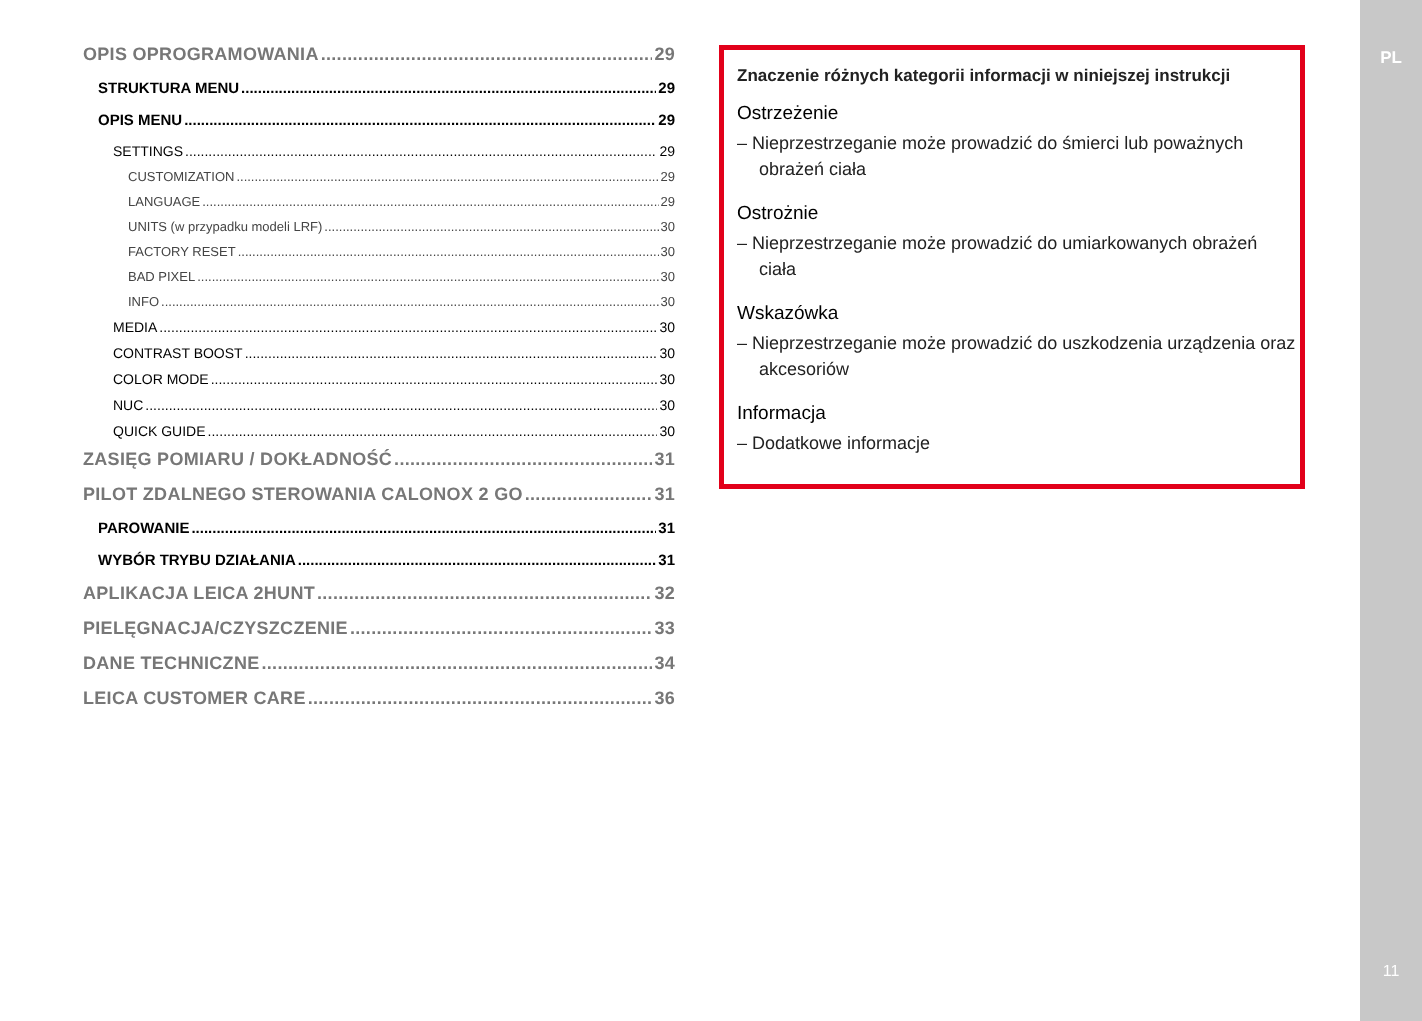OPIS OPROGRAMOWANIA 29
STRUKTURA MENU 29
OPIS MENU 29
SETTINGS 29
CUSTOMIZATION 29
LANGUAGE 29
UNITS (w przypadku modeli LRF) 30
FACTORY RESET 30
BAD PIXEL 30
INFO 30
MEDIA 30
CONTRAST BOOST 30
COLOR MODE 30
NUC 30
QUICK GUIDE 30
ZASIĘG POMIARU / DOKŁADNOŚĆ 31
PILOT ZDALNEGO STEROWANIA CALONOX 2 GO 31
PAROWANIE 31
WYBÓR TRYBU DZIAŁANIA 31
APLIKACJA LEICA 2HUNT 32
PIELĘGNACJA/CZYSZCZENIE 33
DANE TECHNICZNE 34
LEICA CUSTOMER CARE 36
Znaczenie różnych kategorii informacji w niniejszej instrukcji
Ostrzeżenie
– Nieprzestrzeganie może prowadzić do śmierci lub poważnych obrażeń ciała
Ostrożnie
– Nieprzestrzeganie może prowadzić do umiarkowanych obrażeń ciała
Wskazówka
– Nieprzestrzeganie może prowadzić do uszkodzenia urządzenia oraz akcesoriów
Informacja
– Dodatkowe informacje
PL
11